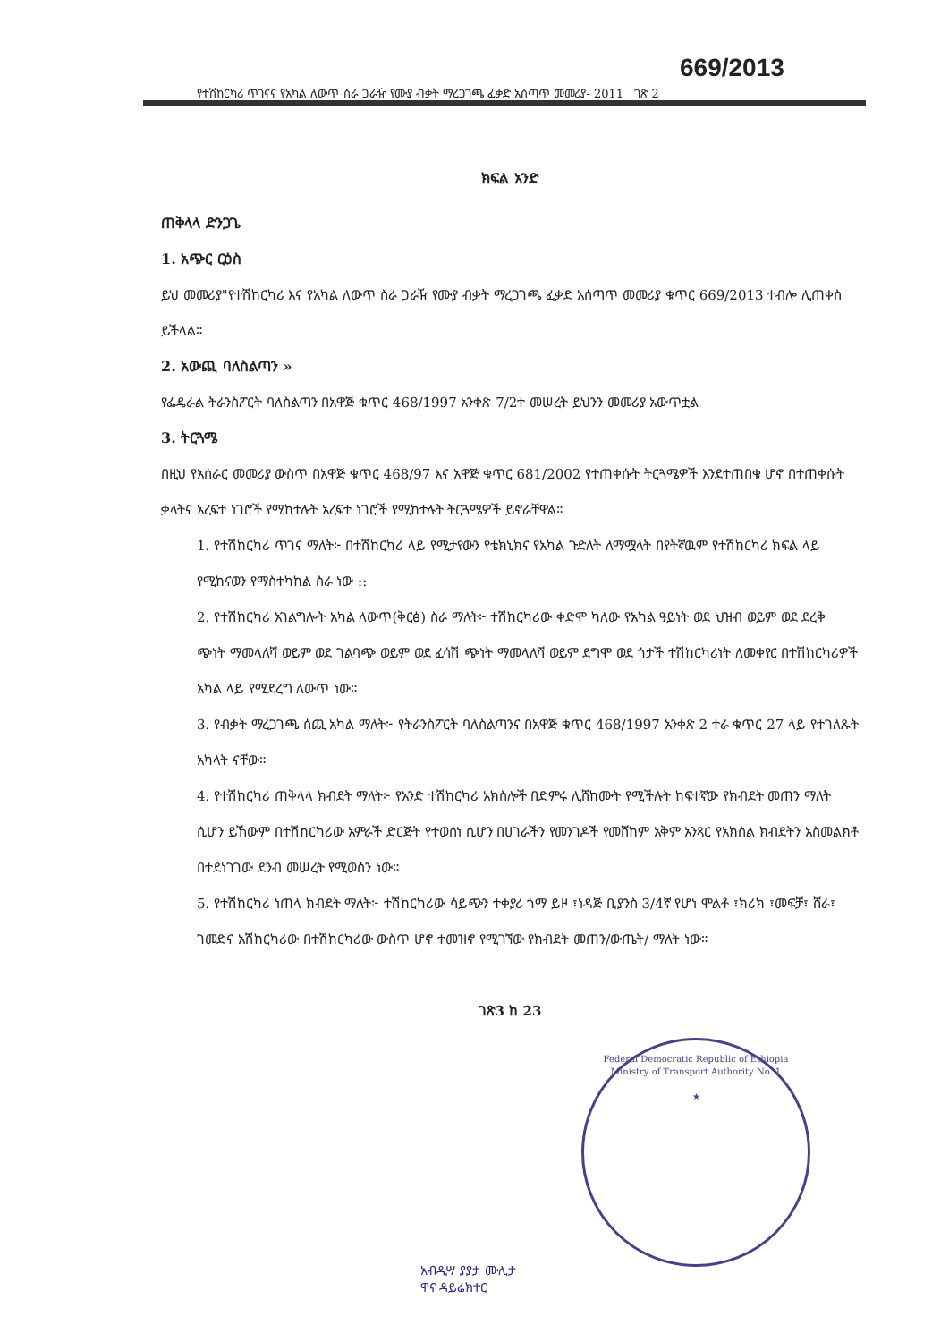669/2013
የተሽከርካሪ ጥገናና የአካል ለውጥ ስራ ጋራዥ የሙያ ብቃት ማረጋገጫ ፈቃድ አሰጣጥ መመሪያ- 2011 ገጽ 2
ክፍል አንድ
ጠቅላላ ድንጋጌ
1. አጭር ርዕስ
ይህ መመሪያ"የተሽከርካሪ እና የአካል ለውጥ ስራ ጋራዥ የሙያ ብቃት ማረጋገጫ ፈቃድ አሰጣጥ መመሪያ ቁጥር 669/2013 ተብሎ ሊጠቀስ ይችላል።
2. አውጪ ባለስልጣን »
የፌዴራል ትራንስፖርት ባለስልጣን በአዋጅ ቁጥር 468/1997 አንቀጽ 7/2ተ መሠረት ይህንን መመሪያ አውጥቷል
3. ትርጓሜ
በዚህ የአሰራር መመሪያ ውስጥ በአዋጅ ቁጥር 468/97 እና አዋጅ ቁጥር 681/2002 የተጠቀሱት ትርጓሜዎች እንደተጠበቁ ሆኖ በተጠቀሱት ቃላትና አረፍተ ነገሮች የሚከተሉት አረፍተ ነገሮች የሚከተሉት ትርጓሜዎች ይኖራቸዋል።
1. የተሽከርካሪ ጥገና ማለት፦ በተሽከርካሪ ላይ የሚታየውን የቴክኒክና የአካል ጉድለት ለማሟላት በየትኛዉም የተሽከርካሪ ክፍል ላይ የሚከናወን የማስተካከል ስራ ነው ::
2. የተሽከርካሪ አገልግሎት አካል ለውጥ(ቅርፅ) ስራ ማለት፦ ተሽከርካሪው ቀድሞ ካለው የአካል ዓይነት ወደ ህዝብ ወይም ወደ ደረቅ ጭነት ማመላለሻ ወይም ወደ ገልባጭ ወይም ወደ ፈሳሽ ጭነት ማመላለሻ ወይም ደግሞ ወደ ጎታች ተሽከርካሪነት ለመቀየር በተሽከርካሪዎች አካል ላይ የሚደረግ ለውጥ ነው።
3. የብቃት ማረጋገጫ ሰጪ አካል ማለት፦ የትራንስፖርት ባለስልጣንና በአዋጅ ቁጥር 468/1997 አንቀጽ 2 ተራ ቁጥር 27 ላይ የተገለጹት አካላት ናቸው።
4. የተሽከርካሪ ጠቅላላ ክብደት ማለት፦ የአንድ ተሽከርካሪ አክስሎች በድምሩ ሊሸከሙት የሚችሉት ከፍተኛው የክብደት መጠን ማለት ሲሆን ይኸውም በተሽከርካሪው አምራች ድርጅት የተወሰነ ሲሆን በሀገራችን የመንገዶች የመሸከም አቅም አንጻር የአክስል ክብደትን አስመልክቶ በተደነገገው ደንብ መሠረት የሚወሰን ነው።
5. የተሽከርካሪ ነጠላ ክብደት ማለት፦ ተሽከርካሪው ሳይጭን ተቀያሪ ጎማ ይዞ ፣ነዳጅ ቢያንስ 3/4ኛ የሆነ ሞልቶ ፣ክሪክ ፣መፍቻ፣ ሸራ፣ ገመድና አሽከርካሪው በተሽከርካሪው ውስጥ ሆኖ ተመዝኖ የሚገኘው የክብደት መጠን/ውጤት/ ማለት ነው።
ገጽ3 ከ 23
Federal Democratic Republic of Ethiopia
Ministry of Transport Authority No. 1
★
አብዲሣ ያያታ ሙሊታ
ዋና ዳይሬክተር